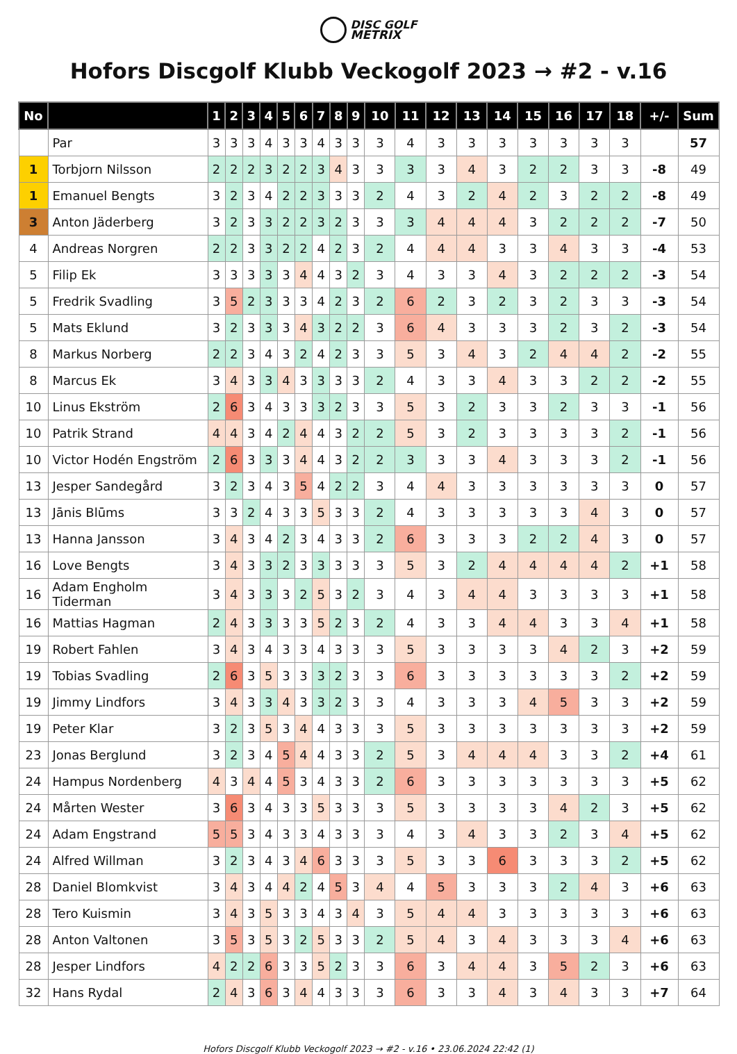DISC GOLF
METRIX
Hofors Discgolf Klubb Veckogolf 2023 → #2 - v.16
| No | | 1 | 2 | 3 | 4 | 5 | 6 | 7 | 8 | 9 | 10 | 11 | 12 | 13 | 14 | 15 | 16 | 17 | 18 | +/- | Sum |
| --- | --- | --- | --- | --- | --- | --- | --- | --- | --- | --- | --- | --- | --- | --- | --- | --- | --- | --- | --- | --- | --- |
| | Par | 3 | 3 | 3 | 4 | 3 | 3 | 4 | 3 | 3 | 3 | 4 | 3 | 3 | 3 | 3 | 3 | 3 | 3 | | 57 |
| 1 | Torbjorn Nilsson | 2 | 2 | 2 | 3 | 2 | 2 | 3 | 4 | 3 | 3 | 3 | 3 | 4 | 3 | 2 | 2 | 3 | 3 | -8 | 49 |
| 1 | Emanuel Bengts | 3 | 2 | 3 | 4 | 2 | 2 | 3 | 3 | 3 | 2 | 4 | 3 | 2 | 4 | 2 | 3 | 2 | 2 | -8 | 49 |
| 3 | Anton Jäderberg | 3 | 2 | 3 | 3 | 2 | 2 | 3 | 2 | 3 | 3 | 3 | 4 | 4 | 4 | 3 | 2 | 2 | 2 | -7 | 50 |
| 4 | Andreas Norgren | 2 | 2 | 3 | 3 | 2 | 2 | 4 | 2 | 3 | 2 | 4 | 4 | 4 | 3 | 3 | 4 | 3 | 3 | -4 | 53 |
| 5 | Filip Ek | 3 | 3 | 3 | 3 | 3 | 4 | 4 | 3 | 2 | 3 | 4 | 3 | 3 | 4 | 3 | 2 | 2 | 2 | -3 | 54 |
| 5 | Fredrik Svadling | 3 | 5 | 2 | 3 | 3 | 3 | 4 | 2 | 3 | 2 | 6 | 2 | 3 | 2 | 3 | 2 | 3 | 3 | -3 | 54 |
| 5 | Mats Eklund | 3 | 2 | 3 | 3 | 3 | 4 | 3 | 2 | 2 | 3 | 6 | 4 | 3 | 3 | 3 | 2 | 3 | 2 | -3 | 54 |
| 8 | Markus Norberg | 2 | 2 | 3 | 4 | 3 | 2 | 4 | 2 | 3 | 3 | 5 | 3 | 4 | 3 | 2 | 4 | 4 | 2 | -2 | 55 |
| 8 | Marcus Ek | 3 | 4 | 3 | 3 | 4 | 3 | 3 | 3 | 3 | 2 | 4 | 3 | 3 | 4 | 3 | 3 | 2 | 2 | -2 | 55 |
| 10 | Linus Ekström | 2 | 6 | 3 | 4 | 3 | 3 | 3 | 2 | 3 | 3 | 5 | 3 | 2 | 3 | 3 | 2 | 3 | 3 | -1 | 56 |
| 10 | Patrik Strand | 4 | 4 | 3 | 4 | 2 | 4 | 4 | 3 | 2 | 2 | 5 | 3 | 2 | 3 | 3 | 3 | 3 | 2 | -1 | 56 |
| 10 | Victor Hodén Engström | 2 | 6 | 3 | 3 | 3 | 4 | 4 | 3 | 2 | 2 | 3 | 3 | 3 | 4 | 3 | 3 | 3 | 2 | -1 | 56 |
| 13 | Jesper Sandegård | 3 | 2 | 3 | 4 | 3 | 5 | 4 | 2 | 2 | 3 | 4 | 4 | 3 | 3 | 3 | 3 | 3 | 3 | 0 | 57 |
| 13 | Jānis Blūms | 3 | 3 | 2 | 4 | 3 | 3 | 5 | 3 | 3 | 2 | 4 | 3 | 3 | 3 | 3 | 3 | 4 | 3 | 0 | 57 |
| 13 | Hanna Jansson | 3 | 4 | 3 | 4 | 2 | 3 | 4 | 3 | 3 | 2 | 6 | 3 | 3 | 3 | 2 | 2 | 4 | 3 | 0 | 57 |
| 16 | Love Bengts | 3 | 4 | 3 | 3 | 2 | 3 | 3 | 3 | 3 | 3 | 5 | 3 | 2 | 4 | 4 | 4 | 4 | 2 | +1 | 58 |
| 16 | Adam Engholm Tiderman | 3 | 4 | 3 | 3 | 3 | 2 | 5 | 3 | 2 | 3 | 4 | 3 | 4 | 4 | 3 | 3 | 3 | 3 | +1 | 58 |
| 16 | Mattias Hagman | 2 | 4 | 3 | 3 | 3 | 3 | 5 | 2 | 3 | 2 | 4 | 3 | 3 | 4 | 4 | 3 | 3 | 4 | +1 | 58 |
| 19 | Robert Fahlen | 3 | 4 | 3 | 4 | 3 | 3 | 4 | 3 | 3 | 3 | 5 | 3 | 3 | 3 | 3 | 4 | 2 | 3 | +2 | 59 |
| 19 | Tobias Svadling | 2 | 6 | 3 | 5 | 3 | 3 | 3 | 2 | 3 | 3 | 6 | 3 | 3 | 3 | 3 | 3 | 3 | 2 | +2 | 59 |
| 19 | Jimmy Lindfors | 3 | 4 | 3 | 3 | 4 | 3 | 3 | 2 | 3 | 3 | 4 | 3 | 3 | 3 | 4 | 5 | 3 | 3 | +2 | 59 |
| 19 | Peter Klar | 3 | 2 | 3 | 5 | 3 | 4 | 4 | 3 | 3 | 3 | 5 | 3 | 3 | 3 | 3 | 3 | 3 | 3 | +2 | 59 |
| 23 | Jonas Berglund | 3 | 2 | 3 | 4 | 5 | 4 | 4 | 3 | 3 | 2 | 5 | 3 | 4 | 4 | 4 | 3 | 3 | 2 | +4 | 61 |
| 24 | Hampus Nordenberg | 4 | 3 | 4 | 4 | 5 | 3 | 4 | 3 | 3 | 2 | 6 | 3 | 3 | 3 | 3 | 3 | 3 | 3 | +5 | 62 |
| 24 | Mårten Wester | 3 | 6 | 3 | 4 | 3 | 3 | 5 | 3 | 3 | 3 | 5 | 3 | 3 | 3 | 3 | 4 | 2 | 3 | +5 | 62 |
| 24 | Adam Engstrand | 5 | 5 | 3 | 4 | 3 | 3 | 4 | 3 | 3 | 3 | 4 | 3 | 4 | 3 | 3 | 2 | 3 | 4 | +5 | 62 |
| 24 | Alfred Willman | 3 | 2 | 3 | 4 | 3 | 4 | 6 | 3 | 3 | 3 | 5 | 3 | 3 | 6 | 3 | 3 | 3 | 2 | +5 | 62 |
| 28 | Daniel Blomkvist | 3 | 4 | 3 | 4 | 4 | 2 | 4 | 5 | 3 | 4 | 4 | 5 | 3 | 3 | 3 | 2 | 4 | 3 | +6 | 63 |
| 28 | Tero Kuismin | 3 | 4 | 3 | 5 | 3 | 3 | 4 | 3 | 4 | 3 | 5 | 4 | 4 | 3 | 3 | 3 | 3 | 3 | +6 | 63 |
| 28 | Anton Valtonen | 3 | 5 | 3 | 5 | 3 | 2 | 5 | 3 | 3 | 2 | 5 | 4 | 3 | 4 | 3 | 3 | 3 | 4 | +6 | 63 |
| 28 | Jesper Lindfors | 4 | 2 | 2 | 6 | 3 | 3 | 5 | 2 | 3 | 3 | 6 | 3 | 4 | 4 | 3 | 5 | 2 | 3 | +6 | 63 |
| 32 | Hans Rydal | 2 | 4 | 3 | 6 | 3 | 4 | 4 | 3 | 3 | 3 | 6 | 3 | 3 | 4 | 3 | 4 | 3 | 3 | +7 | 64 |
Hofors Discgolf Klubb Veckogolf 2023 → #2 - v.16 • 23.06.2024 22:42 (1)